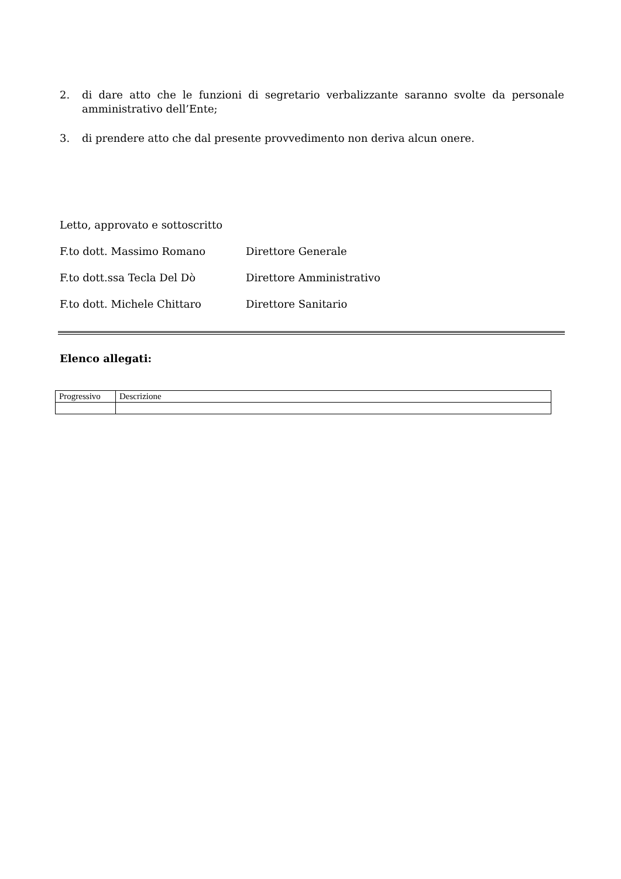2. di dare atto che le funzioni di segretario verbalizzante saranno svolte da personale amministrativo dell’Ente;
3. di prendere atto che dal presente provvedimento non deriva alcun onere.
Letto, approvato e sottoscritto
F.to dott. Massimo Romano Direttore Generale
F.to dott.ssa Tecla Del Dò Direttore Amministrativo
F.to dott. Michele Chittaro Direttore Sanitario
Elenco allegati:
| Progressivo | Descrizione |